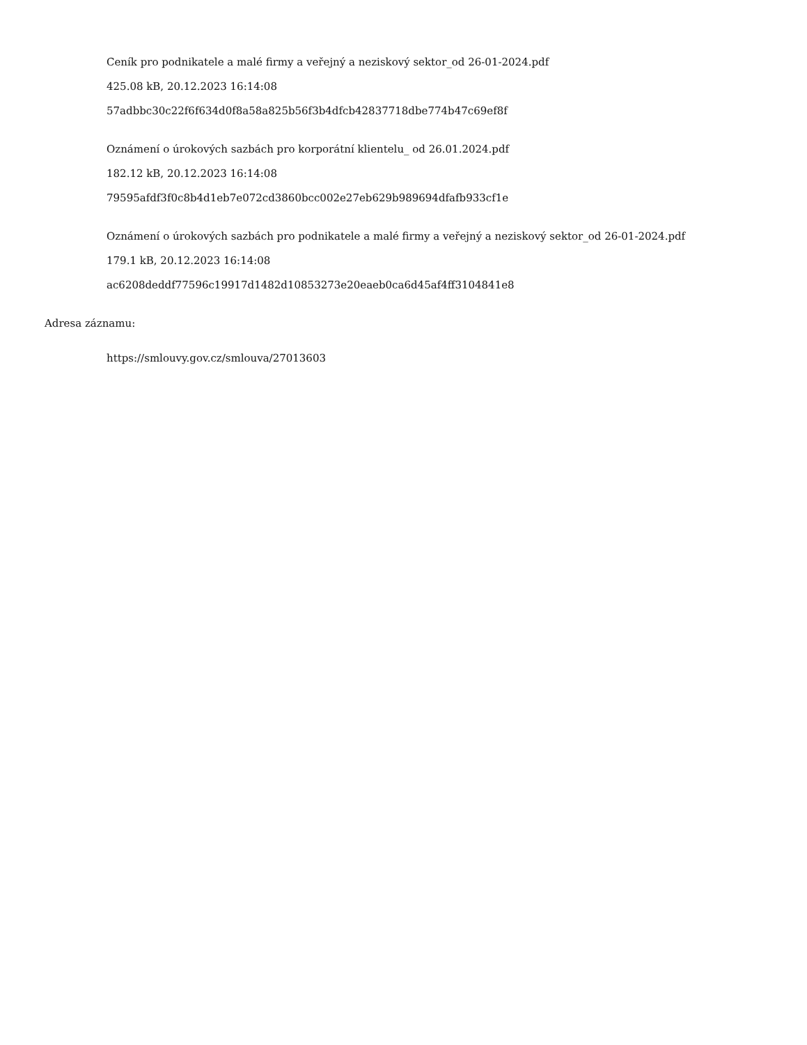Ceník pro podnikatele a malé firmy a veřejný a neziskový sektor_od 26-01-2024.pdf
425.08 kB, 20.12.2023 16:14:08
57adbbc30c22f6f634d0f8a58a825b56f3b4dfcb42837718dbe774b47c69ef8f
Oznámení o úrokových sazbách pro korporátní klientelu_ od 26.01.2024.pdf
182.12 kB, 20.12.2023 16:14:08
79595afdf3f0c8b4d1eb7e072cd3860bcc002e27eb629b989694dfafb933cf1e
Oznámení o úrokových sazbách pro podnikatele a malé firmy a veřejný a neziskový sektor_od 26-01-2024.pdf
179.1 kB, 20.12.2023 16:14:08
ac6208deddf77596c19917d1482d10853273e20eaeb0ca6d45af4ff3104841e8
Adresa záznamu:
https://smlouvy.gov.cz/smlouva/27013603